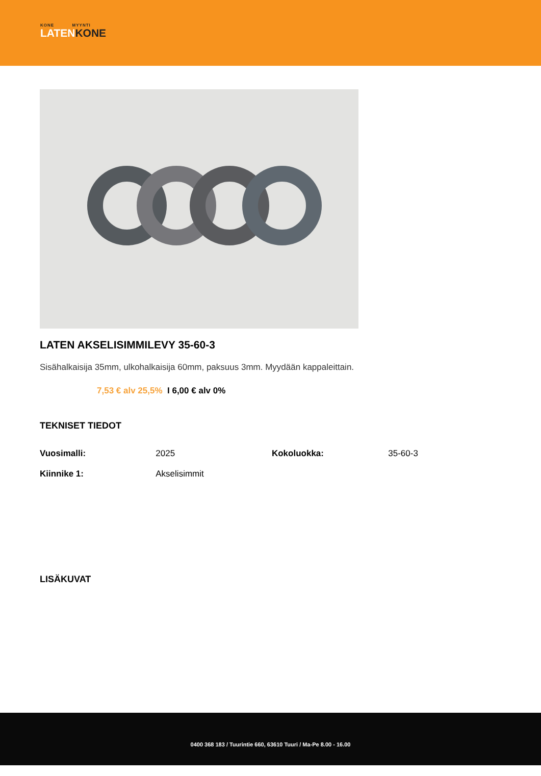KONE MYYNTI
LATENKONE
LATEN AKSELISIMMILEVY 35-60-3
Sisähalkaisija 35mm, ulkohalkaisija 60mm, paksuus 3mm. Myydään kappaleittain.
7,53 € alv 25,5% I 6,00 € alv 0%
TEKNISET TIEDOT
| Vuosimalli: | 2025 | Kokoluokka: | 35-60-3 |
| Kiinnike 1: | Akselisimmit | | |
LISÄKUVAT
0400 368 183 / Tuurintie 660, 63610 Tuuri / Ma-Pe 8.00 - 16.00